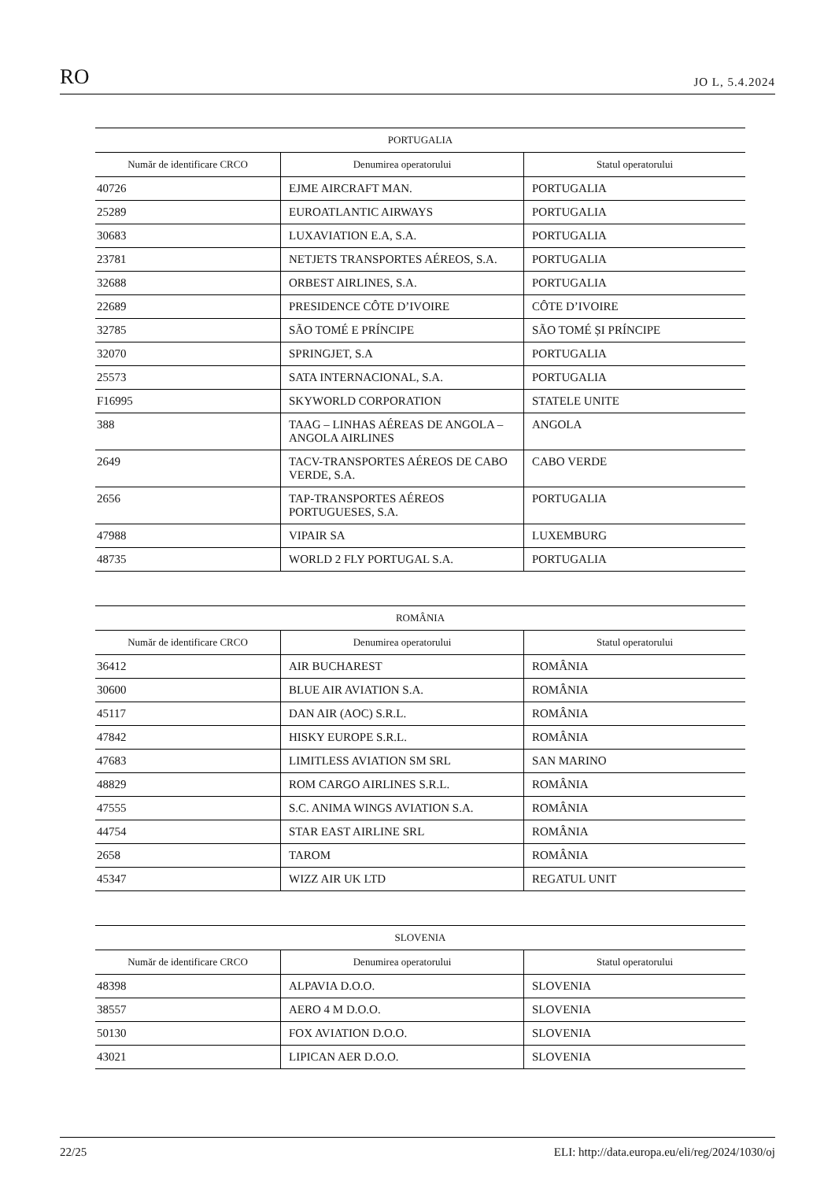RO JO L, 5.4.2024
| PORTUGALIA | | |
| --- | --- | --- |
| Număr de identificare CRCO | Denumirea operatorului | Statul operatorului |
| 40726 | EJME AIRCRAFT MAN. | PORTUGALIA |
| 25289 | EUROATLANTIC AIRWAYS | PORTUGALIA |
| 30683 | LUXAVIATION E.A, S.A. | PORTUGALIA |
| 23781 | NETJETS TRANSPORTES AÉREOS, S.A. | PORTUGALIA |
| 32688 | ORBEST AIRLINES, S.A. | PORTUGALIA |
| 22689 | PRESIDENCE CÔTE D’IVOIRE | CÔTE D’IVOIRE |
| 32785 | SÃO TOMÉ E PRÍNCIPE | SÃO TOMÉ ȘI PRÍNCIPE |
| 32070 | SPRINGJET, S.A | PORTUGALIA |
| 25573 | SATA INTERNACIONAL, S.A. | PORTUGALIA |
| F16995 | SKYWORLD CORPORATION | STATELE UNITE |
| 388 | TAAG – LINHAS AÉREAS DE ANGOLA – ANGOLA AIRLINES | ANGOLA |
| 2649 | TACV-TRANSPORTES AÉREOS DE CABO VERDE, S.A. | CABO VERDE |
| 2656 | TAP-TRANSPORTES AÉREOS PORTUGUESES, S.A. | PORTUGALIA |
| 47988 | VIPAIR SA | LUXEMBURG |
| 48735 | WORLD 2 FLY PORTUGAL S.A. | PORTUGALIA |
| ROMÂNIA | | |
| --- | --- | --- |
| Număr de identificare CRCO | Denumirea operatorului | Statul operatorului |
| 36412 | AIR BUCHAREST | ROMÂNIA |
| 30600 | BLUE AIR AVIATION S.A. | ROMÂNIA |
| 45117 | DAN AIR (AOC) S.R.L. | ROMÂNIA |
| 47842 | HISKY EUROPE S.R.L. | ROMÂNIA |
| 47683 | LIMITLESS AVIATION SM SRL | SAN MARINO |
| 48829 | ROM CARGO AIRLINES S.R.L. | ROMÂNIA |
| 47555 | S.C. ANIMA WINGS AVIATION S.A. | ROMÂNIA |
| 44754 | STAR EAST AIRLINE SRL | ROMÂNIA |
| 2658 | TAROM | ROMÂNIA |
| 45347 | WIZZ AIR UK LTD | REGATUL UNIT |
| SLOVENIA | | |
| --- | --- | --- |
| Număr de identificare CRCO | Denumirea operatorului | Statul operatorului |
| 48398 | ALPAVIA D.O.O. | SLOVENIA |
| 38557 | AERO 4 M D.O.O. | SLOVENIA |
| 50130 | FOX AVIATION D.O.O. | SLOVENIA |
| 43021 | LIPICAN AER D.O.O. | SLOVENIA |
22/25 ELI: http://data.europa.eu/eli/reg/2024/1030/oj